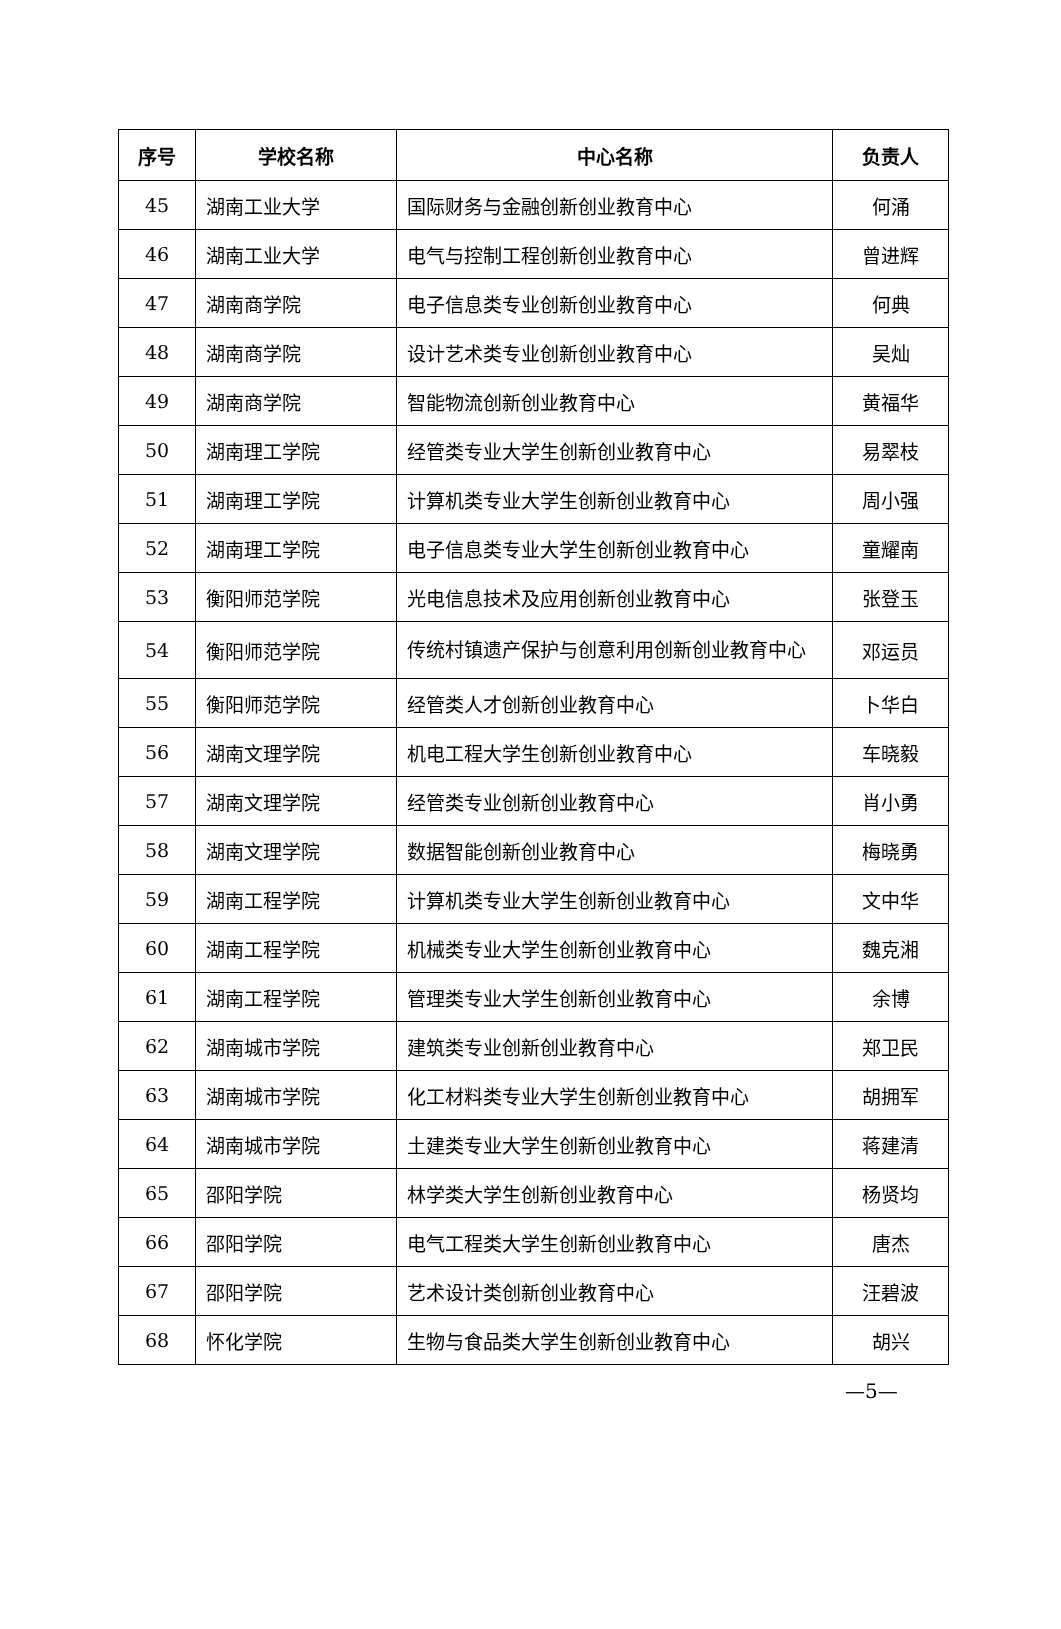| 序号 | 学校名称 | 中心名称 | 负责人 |
| --- | --- | --- | --- |
| 45 | 湖南工业大学 | 国际财务与金融创新创业教育中心 | 何涌 |
| 46 | 湖南工业大学 | 电气与控制工程创新创业教育中心 | 曾进辉 |
| 47 | 湖南商学院 | 电子信息类专业创新创业教育中心 | 何典 |
| 48 | 湖南商学院 | 设计艺术类专业创新创业教育中心 | 吴灿 |
| 49 | 湖南商学院 | 智能物流创新创业教育中心 | 黄福华 |
| 50 | 湖南理工学院 | 经管类专业大学生创新创业教育中心 | 易翠枝 |
| 51 | 湖南理工学院 | 计算机类专业大学生创新创业教育中心 | 周小强 |
| 52 | 湖南理工学院 | 电子信息类专业大学生创新创业教育中心 | 童耀南 |
| 53 | 衡阳师范学院 | 光电信息技术及应用创新创业教育中心 | 张登玉 |
| 54 | 衡阳师范学院 | 传统村镇遗产保护与创意利用创新创业教育中心 | 邓运员 |
| 55 | 衡阳师范学院 | 经管类人才创新创业教育中心 | 卜华白 |
| 56 | 湖南文理学院 | 机电工程大学生创新创业教育中心 | 车晓毅 |
| 57 | 湖南文理学院 | 经管类专业创新创业教育中心 | 肖小勇 |
| 58 | 湖南文理学院 | 数据智能创新创业教育中心 | 梅晓勇 |
| 59 | 湖南工程学院 | 计算机类专业大学生创新创业教育中心 | 文中华 |
| 60 | 湖南工程学院 | 机械类专业大学生创新创业教育中心 | 魏克湘 |
| 61 | 湖南工程学院 | 管理类专业大学生创新创业教育中心 | 余博 |
| 62 | 湖南城市学院 | 建筑类专业创新创业教育中心 | 郑卫民 |
| 63 | 湖南城市学院 | 化工材料类专业大学生创新创业教育中心 | 胡拥军 |
| 64 | 湖南城市学院 | 土建类专业大学生创新创业教育中心 | 蒋建清 |
| 65 | 邵阳学院 | 林学类大学生创新创业教育中心 | 杨贤均 |
| 66 | 邵阳学院 | 电气工程类大学生创新创业教育中心 | 唐杰 |
| 67 | 邵阳学院 | 艺术设计类创新创业教育中心 | 汪碧波 |
| 68 | 怀化学院 | 生物与食品类大学生创新创业教育中心 | 胡兴 |
—5—